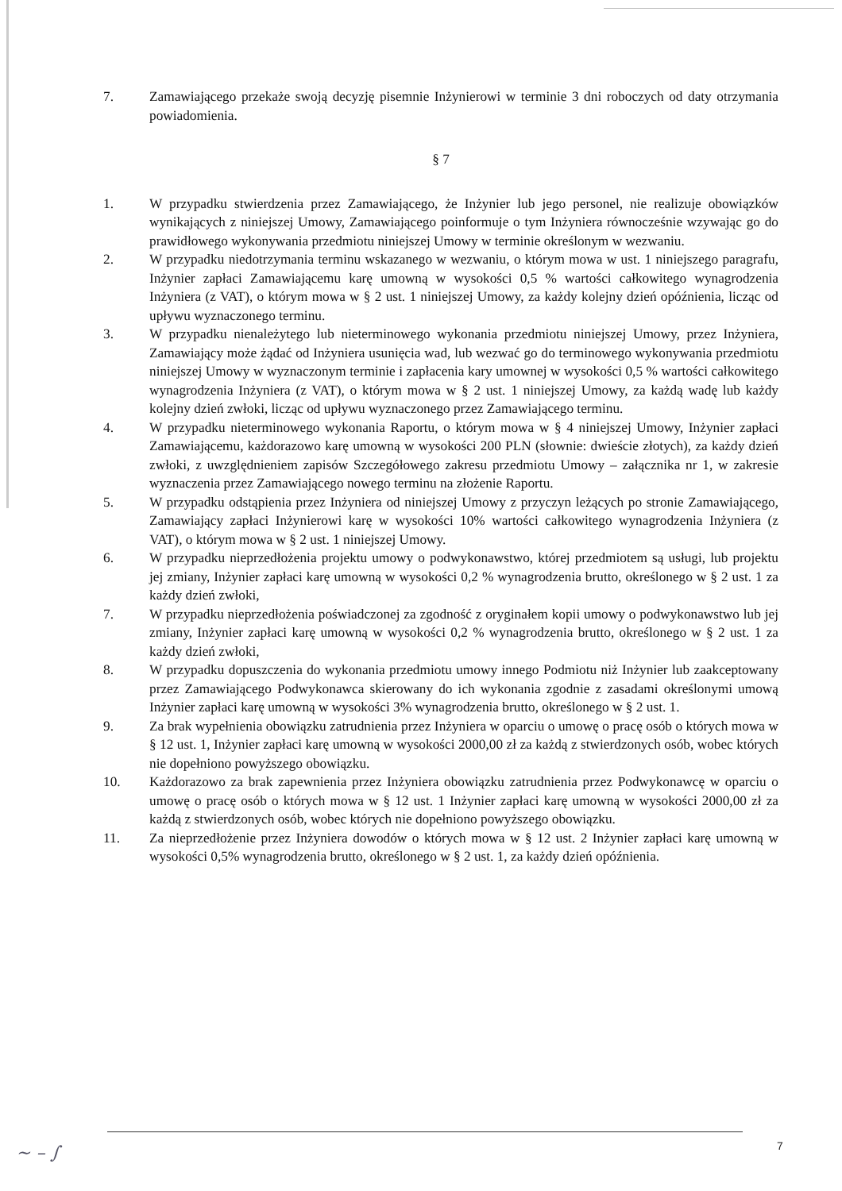7. Zamawiającego przekaże swoją decyzję pisemnie Inżynierowi w terminie 3 dni roboczych od daty otrzymania powiadomienia.
§ 7
1. W przypadku stwierdzenia przez Zamawiającego, że Inżynier lub jego personel, nie realizuje obowiązków wynikających z niniejszej Umowy, Zamawiającego poinformuje o tym Inżyniera równocześnie wzywając go do prawidłowego wykonywania przedmiotu niniejszej Umowy w terminie określonym w wezwaniu.
2. W przypadku niedotrzymania terminu wskazanego w wezwaniu, o którym mowa w ust. 1 niniejszego paragrafu, Inżynier zapłaci Zamawiającemu karę umowną w wysokości 0,5 % wartości całkowitego wynagrodzenia Inżyniera (z VAT), o którym mowa w § 2 ust. 1 niniejszej Umowy, za każdy kolejny dzień opóźnienia, licząc od upływu wyznaczonego terminu.
3. W przypadku nienależytego lub nieterminowego wykonania przedmiotu niniejszej Umowy, przez Inżyniera, Zamawiający może żądać od Inżyniera usunięcia wad, lub wezwać go do terminowego wykonywania przedmiotu niniejszej Umowy w wyznaczonym terminie i zapłacenia kary umownej w wysokości 0,5 % wartości całkowitego wynagrodzenia Inżyniera (z VAT), o którym mowa w § 2 ust. 1 niniejszej Umowy, za każdą wadę lub każdy kolejny dzień zwłoki, licząc od upływu wyznaczonego przez Zamawiającego terminu.
4. W przypadku nieterminowego wykonania Raportu, o którym mowa w § 4 niniejszej Umowy, Inżynier zapłaci Zamawiającemu, każdorazowo karę umowną w wysokości 200 PLN (słownie: dwieście złotych), za każdy dzień zwłoki, z uwzględnieniem zapisów Szczegółowego zakresu przedmiotu Umowy – załącznika nr 1, w zakresie wyznaczenia przez Zamawiającego nowego terminu na złożenie Raportu.
5. W przypadku odstąpienia przez Inżyniera od niniejszej Umowy z przyczyn leżących po stronie Zamawiającego, Zamawiający zapłaci Inżynierowi karę w wysokości 10% wartości całkowitego wynagrodzenia Inżyniera (z VAT), o którym mowa w § 2 ust. 1 niniejszej Umowy.
6. W przypadku nieprzedłożenia projektu umowy o podwykonawstwo, której przedmiotem są usługi, lub projektu jej zmiany, Inżynier zapłaci karę umowną w wysokości 0,2 % wynagrodzenia brutto, określonego w § 2 ust. 1 za każdy dzień zwłoki,
7. W przypadku nieprzedłożenia poświadczonej za zgodność z oryginałem kopii umowy o podwykonawstwo lub jej zmiany, Inżynier zapłaci karę umowną w wysokości 0,2 % wynagrodzenia brutto, określonego w § 2 ust. 1 za każdy dzień zwłoki,
8. W przypadku dopuszczenia do wykonania przedmiotu umowy innego Podmiotu niż Inżynier lub zaakceptowany przez Zamawiającego Podwykonawca skierowany do ich wykonania zgodnie z zasadami określonymi umową Inżynier zapłaci karę umowną w wysokości 3% wynagrodzenia brutto, określonego w § 2 ust. 1.
9. Za brak wypełnienia obowiązku zatrudnienia przez Inżyniera w oparciu o umowę o pracę osób o których mowa w § 12 ust. 1, Inżynier zapłaci karę umowną w wysokości 2000,00 zł za każdą z stwierdzonych osób, wobec których nie dopełniono powyższego obowiązku.
10. Każdorazowo za brak zapewnienia przez Inżyniera obowiązku zatrudnienia przez Podwykonawcę w oparciu o umowę o pracę osób o których mowa w § 12 ust. 1 Inżynier zapłaci karę umowną w wysokości 2000,00 zł za każdą z stwierdzonych osób, wobec których nie dopełniono powyższego obowiązku.
11. Za nieprzedłożenie przez Inżyniera dowodów o których mowa w § 12 ust. 2 Inżynier zapłaci karę umowną w wysokości 0,5% wynagrodzenia brutto, określonego w § 2 ust. 1, za każdy dzień opóźnienia.
7
~ – ∫